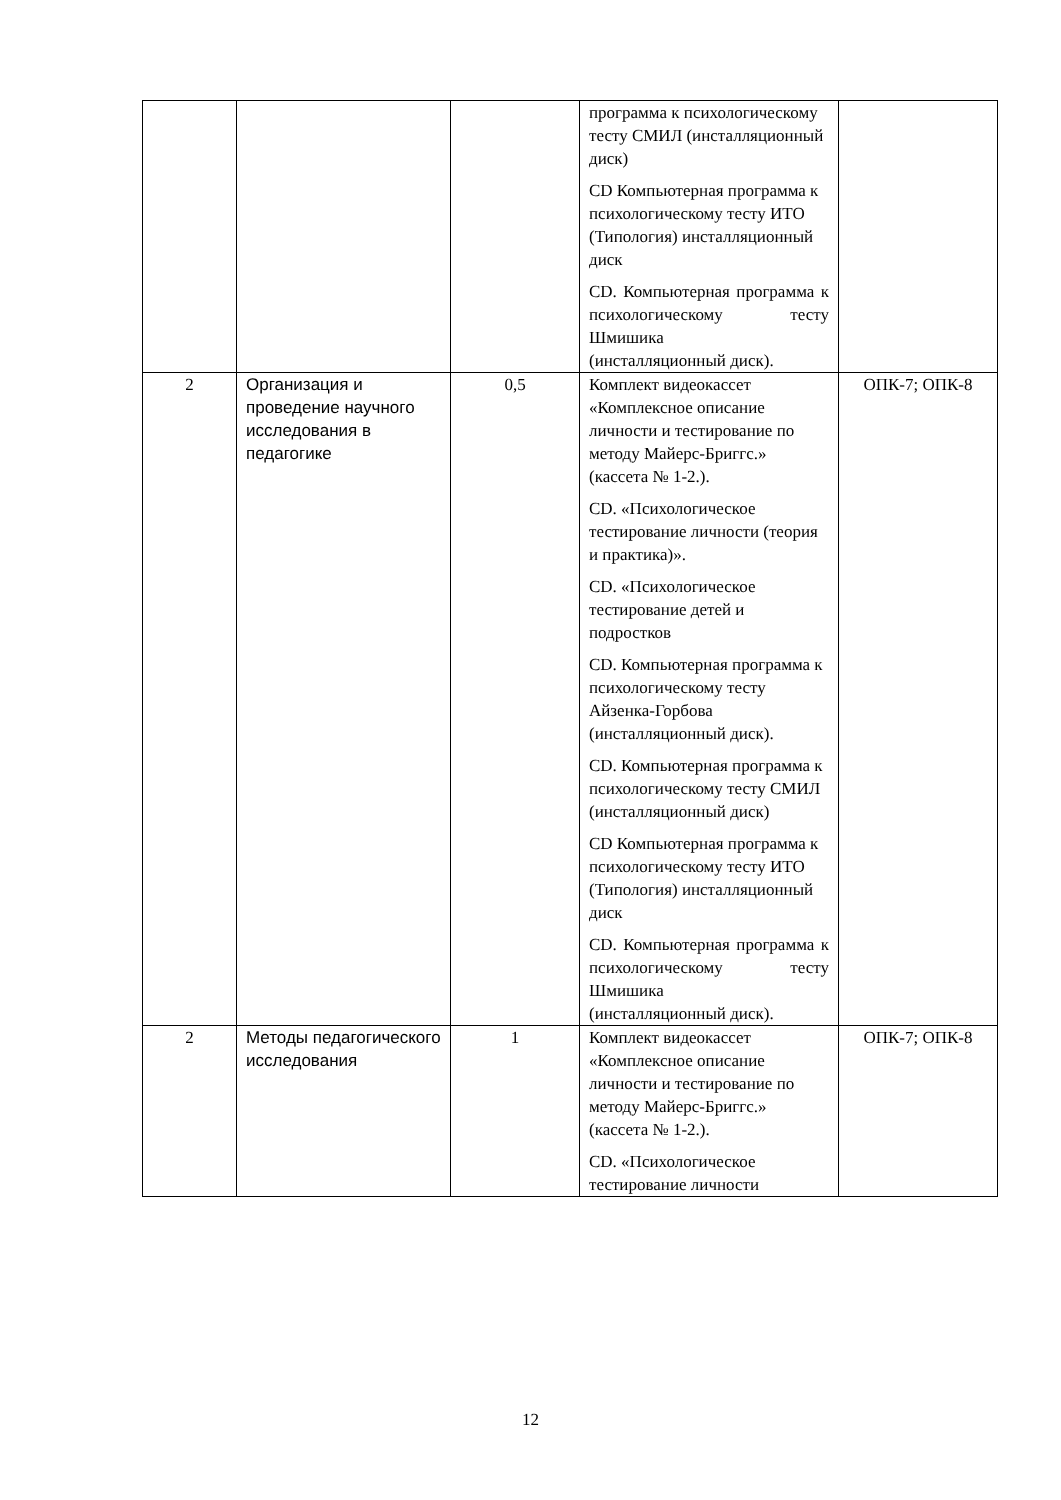| | | | программа к психологическому тесту СМИЛ (инсталляционный диск) CD Компьютерная программа к психологическому тесту ИТО (Типология) инсталляционный диск CD. Компьютерная программа к психологическому тесту Шмишика (инсталляционный диск). | |
| 2 | Организация и проведение научного исследования в педагогике | 0,5 | Комплект видеокассет «Комплексное описание личности и тестирование по методу Майерс-Бриггс.» (кассета № 1-2.). CD. «Психологическое тестирование личности (теория и практика)». CD. «Психологическое тестирование детей и подростков CD. Компьютерная программа к психологическому тесту Айзенка-Горбова (инсталляционный диск). CD. Компьютерная программа к психологическому тесту СМИЛ (инсталляционный диск) CD Компьютерная программа к психологическому тесту ИТО (Типология) инсталляционный диск CD. Компьютерная программа к психологическому тесту Шмишика (инсталляционный диск). | ОПК-7; ОПК-8 |
| 2 | Методы педагогического исследования | 1 | Комплект видеокассет «Комплексное описание личности и тестирование по методу Майерс-Бриггс.» (кассета № 1-2.). CD. «Психологическое тестирование личности | ОПК-7; ОПК-8 |
12